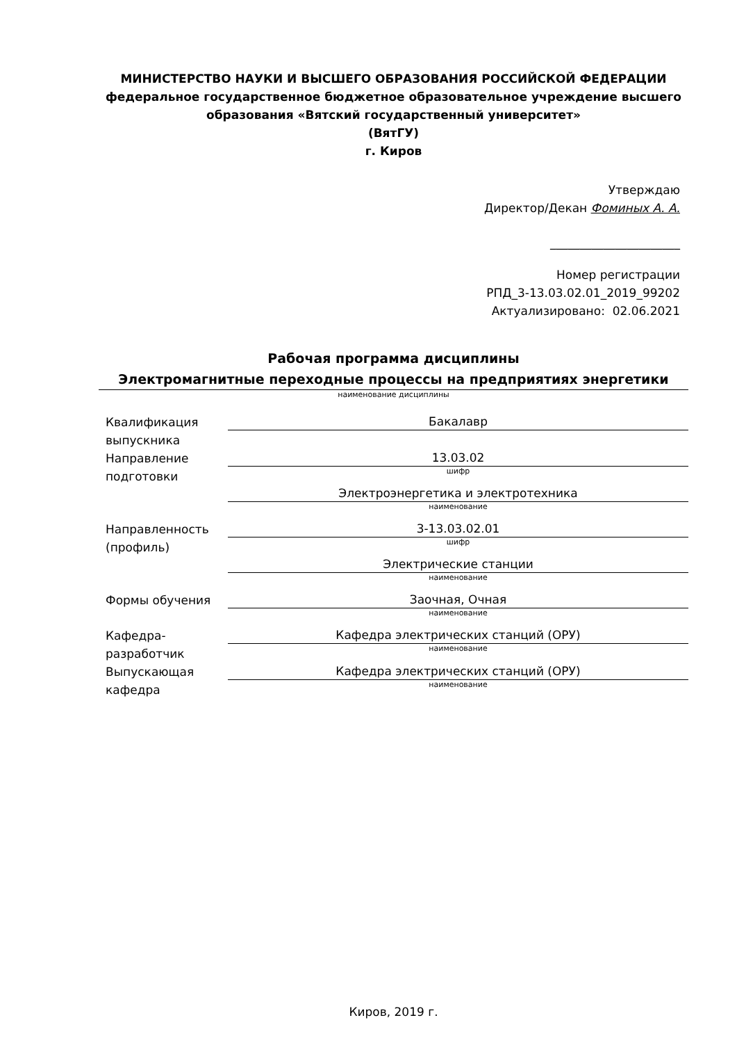МИНИСТЕРСТВО НАУКИ И ВЫСШЕГО ОБРАЗОВАНИЯ РОССИЙСКОЙ ФЕДЕРАЦИИ
федеральное государственное бюджетное образовательное учреждение высшего образования «Вятский государственный университет»
(ВятГУ)
г. Киров
Утверждаю
Директор/Декан Фоминых А. А.
______________________
Номер регистрации
РПД_3-13.03.02.01_2019_99202
Актуализировано: 02.06.2021
Рабочая программа дисциплины
Электромагнитные переходные процессы на предприятиях энергетики
наименование дисциплины
Квалификация выпускника
Бакалавр
Направление подготовки
13.03.02
шифр
Электроэнергетика и электротехника
наименование
Направленность (профиль)
3-13.03.02.01
шифр
Электрические станции
наименование
Формы обучения
Заочная, Очная
наименование
Кафедра-разработчик
Кафедра электрических станций (ОРУ)
наименование
Выпускающая кафедра
Кафедра электрических станций (ОРУ)
наименование
Киров, 2019 г.